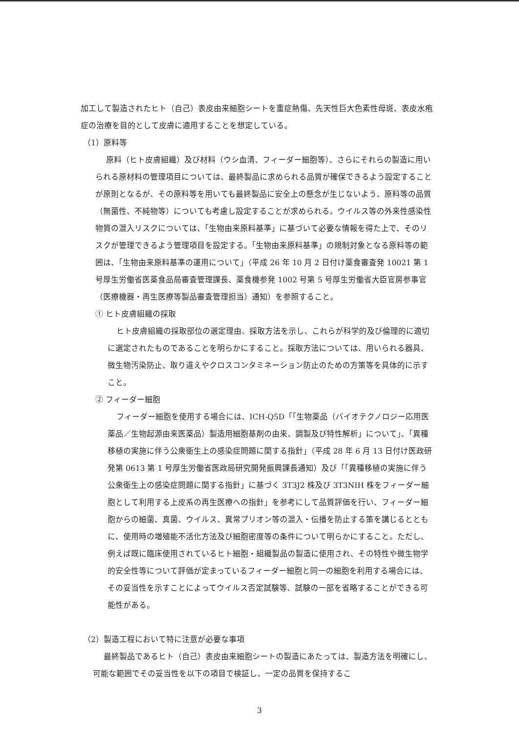加工して製造されたヒト（自己）表皮由来細胞シートを重症熱傷、先天性巨大色素性母斑、表皮水疱症の治療を目的として皮膚に適用することを想定している。
（1）原料等
原料（ヒト皮膚組織）及び材料（ウシ血清、フィーダー細胞等）、さらにそれらの製造に用いられる原材料の管理項目については、最終製品に求められる品質が確保できるよう設定することが原則となるが、その原料等を用いても最終製品に安全上の懸念が生じないよう、原料等の品質（無菌性、不純物等）についても考慮し設定することが求められる。ウイルス等の外来性感染性物質の混入リスクについては、「生物由来原料基準」に基づいて必要な情報を得た上で、そのリスクが管理できるよう管理項目を設定する。「生物由来原料基準」の規制対象となる原料等の範囲は、「生物由来原料基準の運用について」（平成 26 年 10 月 2 日付け薬食審査発 10021 第 1 号厚生労働省医薬食品局審査管理課長、薬食機参発 1002 号第 5 号厚生労働省大臣官房参事官（医療機器・再生医療等製品審査管理担当）通知）を参照すること。
① ヒト皮膚組織の採取
ヒト皮膚組織の採取部位の選定理由、採取方法を示し、これらが科学的及び倫理的に適切に選定されたものであることを明らかにすること。採取方法については、用いられる器具、微生物汚染防止、取り違えやクロスコンタミネーション防止のための方策等を具体的に示すこと。
② フィーダー細胞
フィーダー細胞を使用する場合には、ICH-Q5D「「生物薬品（バイオテクノロジー応用医薬品／生物起源由来医薬品）製造用細胞基剤の由来、調製及び特性解析」について」、「異種移植の実施に伴う公衆衛生上の感染症問題に関する指針」（平成 28 年 6 月 13 日付け医政研発第 0613 第 1 号厚生労働省医政局研究開発振興課長通知）及び「「異種移植の実施に伴う公衆衛生上の感染症問題に関する指針」に基づく 3T3J2 株及び 3T3NIH 株をフィーダー細胞として利用する上皮系の再生医療への指針」を参考にして品質評価を行い、フィーダー細胞からの細菌、真菌、ウイルス、異常プリオン等の混入・伝播を防止する策を講じるとともに、使用時の増殖能不活化方法及び細胞密度等の条件について明らかにすること。ただし、例えば既に臨床使用されているヒト細胞・組織製品の製造に使用され、その特性や微生物学的安全性等について評価が定まっているフィーダー細胞と同一の細胞を利用する場合には、その妥当性を示すことによってウイルス否定試験等、試験の一部を省略することができる可能性がある。
（2）製造工程において特に注意が必要な事項
最終製品であるヒト（自己）表皮由来細胞シートの製造にあたっては、製造方法を明確にし、可能な範囲でその妥当性を以下の項目で検証し、一定の品質を保持するこ
3